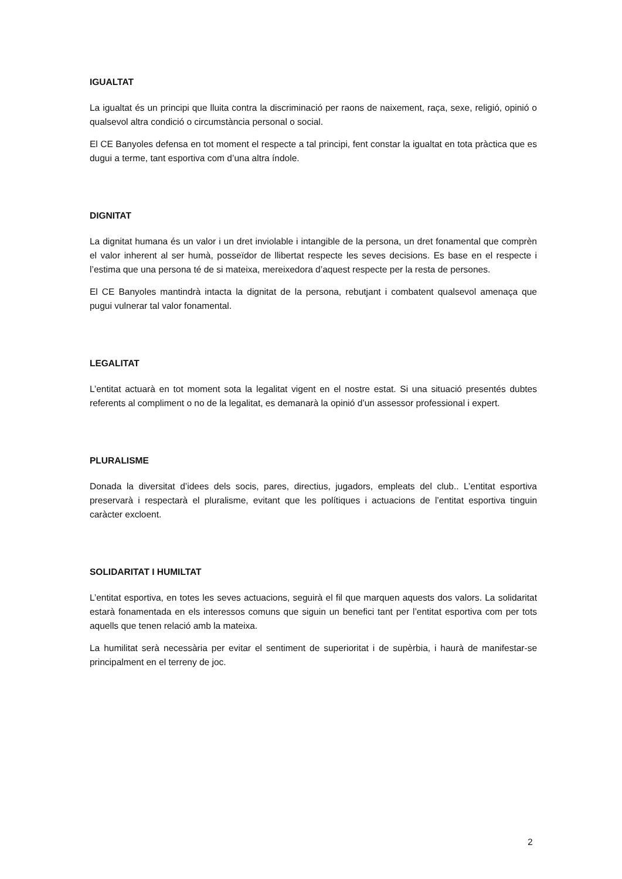IGUALTAT
La igualtat és un principi que lluita contra la discriminació per raons de naixement, raça, sexe, religió, opinió o qualsevol altra condició o circumstància personal o social.
El CE Banyoles defensa en tot moment el respecte a tal principi, fent constar la igualtat en tota pràctica que es dugui a terme, tant esportiva com d’una altra índole.
DIGNITAT
La dignitat humana és un valor i un dret inviolable i intangible de la persona, un dret fonamental que comprèn el valor inherent al ser humà, posseïdor de llibertat respecte les seves decisions. Es base en el respecte i l’estima que una persona té de si mateixa, mereixedora d’aquest respecte per la resta de persones.
El CE Banyoles mantindrà intacta la dignitat de la persona, rebutjant i combatent qualsevol amenaça que pugui vulnerar tal valor fonamental.
LEGALITAT
L’entitat actuarà en tot moment sota la legalitat vigent en el nostre estat. Si una situació presentés dubtes referents al compliment o no de la legalitat, es demanarà la opinió d’un assessor professional i expert.
PLURALISME
Donada la diversitat d’idees dels socis, pares, directius, jugadors, empleats del club.. L’entitat esportiva preservarà i respectarà el pluralisme, evitant que les polítiques i actuacions de l’entitat esportiva tinguin caràcter excloent.
SOLIDARITAT I HUMILTAT
L’entitat esportiva, en totes les seves actuacions, seguirà el fil que marquen aquests dos valors. La solidaritat estarà fonamentada en els interessos comuns que siguin un benefici tant per l’entitat esportiva com per tots aquells que tenen relació amb la mateixa.
La humilitat serà necessària per evitar el sentiment de superioritat i de supèrbia, i haurà de manifestar-se principalment en el terreny de joc.
2